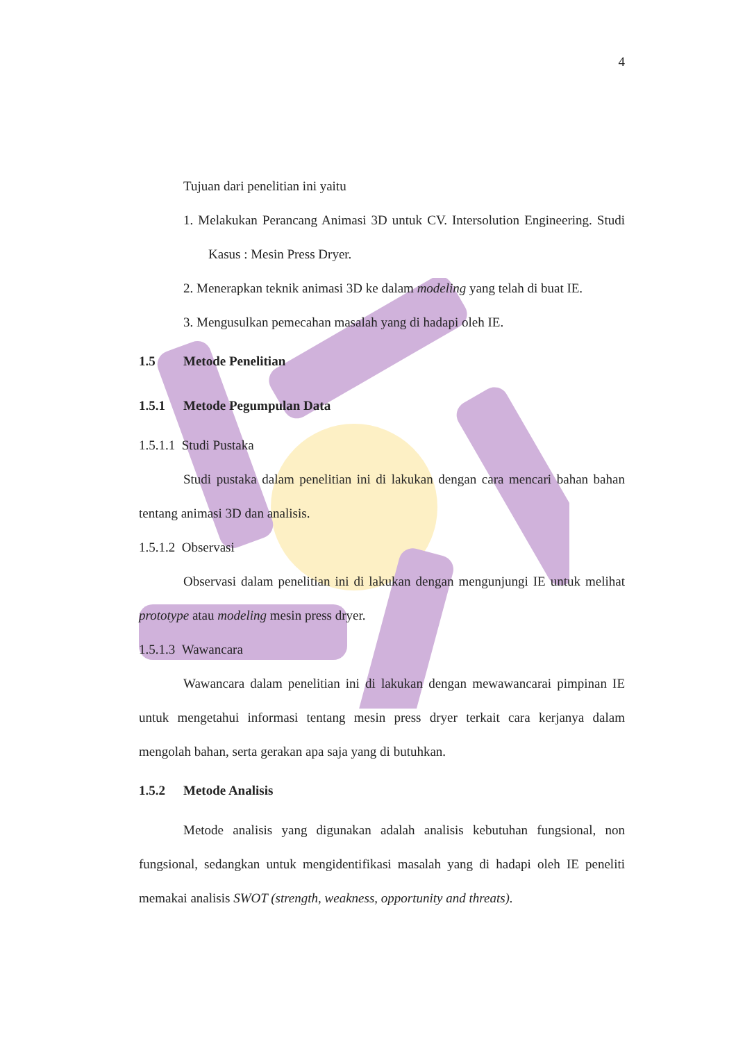4
Tujuan dari penelitian ini yaitu
1. Melakukan Perancang Animasi 3D untuk CV. Intersolution Engineering. Studi Kasus : Mesin Press Dryer.
2. Menerapkan teknik animasi 3D ke dalam modeling yang telah di buat IE.
3. Mengusulkan pemecahan masalah yang di hadapi oleh IE.
1.5 Metode Penelitian
1.5.1 Metode Pegumpulan Data
1.5.1.1 Studi Pustaka
Studi pustaka dalam penelitian ini di lakukan dengan cara mencari bahan bahan tentang animasi 3D dan analisis.
1.5.1.2 Observasi
Observasi dalam penelitian ini di lakukan dengan mengunjungi IE untuk melihat prototype atau modeling mesin press dryer.
1.5.1.3 Wawancara
Wawancara dalam penelitian ini di lakukan dengan mewawancarai pimpinan IE untuk mengetahui informasi tentang mesin press dryer terkait cara kerjanya dalam mengolah bahan, serta gerakan apa saja yang di butuhkan.
1.5.2 Metode Analisis
Metode analisis yang digunakan adalah analisis kebutuhan fungsional, non fungsional, sedangkan untuk mengidentifikasi masalah yang di hadapi oleh IE peneliti memakai analisis SWOT (strength, weakness, opportunity and threats).